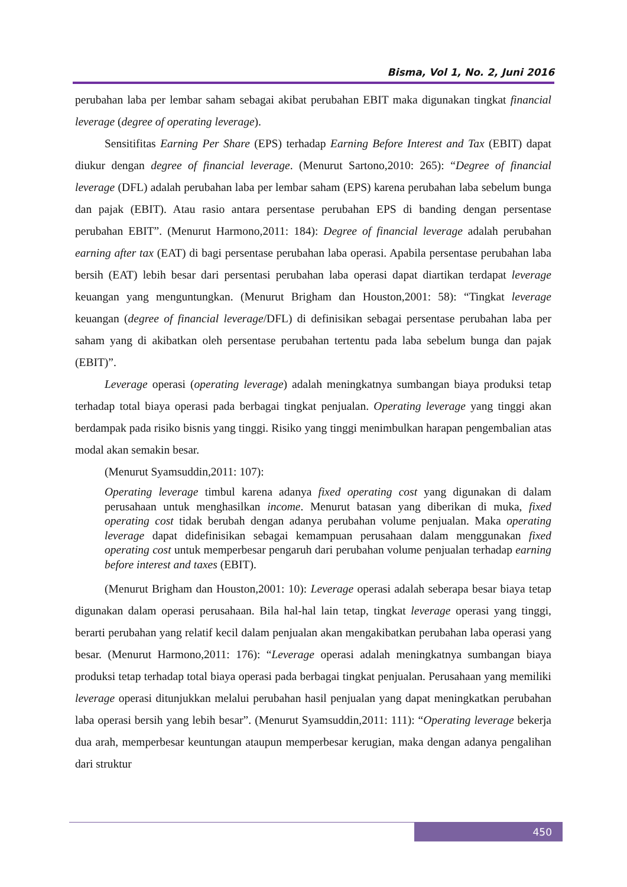Bisma, Vol 1, No. 2, Juni 2016
perubahan laba per lembar saham sebagai akibat perubahan EBIT maka digunakan tingkat financial leverage (degree of operating leverage).
Sensitifitas Earning Per Share (EPS) terhadap Earning Before Interest and Tax (EBIT) dapat diukur dengan degree of financial leverage. (Menurut Sartono,2010: 265): “Degree of financial leverage (DFL) adalah perubahan laba per lembar saham (EPS) karena perubahan laba sebelum bunga dan pajak (EBIT). Atau rasio antara persentase perubahan EPS di banding dengan persentase perubahan EBIT”. (Menurut Harmono,2011: 184): Degree of financial leverage adalah perubahan earning after tax (EAT) di bagi persentase perubahan laba operasi. Apabila persentase perubahan laba bersih (EAT) lebih besar dari persentasi perubahan laba operasi dapat diartikan terdapat leverage keuangan yang menguntungkan. (Menurut Brigham dan Houston,2001: 58): “Tingkat leverage keuangan (degree of financial leverage/DFL) di definisikan sebagai persentase perubahan laba per saham yang di akibatkan oleh persentase perubahan tertentu pada laba sebelum bunga dan pajak (EBIT)”.
Leverage operasi (operating leverage) adalah meningkatnya sumbangan biaya produksi tetap terhadap total biaya operasi pada berbagai tingkat penjualan. Operating leverage yang tinggi akan berdampak pada risiko bisnis yang tinggi. Risiko yang tinggi menimbulkan harapan pengembalian atas modal akan semakin besar.
(Menurut Syamsuddin,2011: 107):
Operating leverage timbul karena adanya fixed operating cost yang digunakan di dalam perusahaan untuk menghasilkan income. Menurut batasan yang diberikan di muka, fixed operating cost tidak berubah dengan adanya perubahan volume penjualan. Maka operating leverage dapat didefinisikan sebagai kemampuan perusahaan dalam menggunakan fixed operating cost untuk memperbesar pengaruh dari perubahan volume penjualan terhadap earning before interest and taxes (EBIT).
(Menurut Brigham dan Houston,2001: 10): Leverage operasi adalah seberapa besar biaya tetap digunakan dalam operasi perusahaan. Bila hal-hal lain tetap, tingkat leverage operasi yang tinggi, berarti perubahan yang relatif kecil dalam penjualan akan mengakibatkan perubahan laba operasi yang besar. (Menurut Harmono,2011: 176): “Leverage operasi adalah meningkatnya sumbangan biaya produksi tetap terhadap total biaya operasi pada berbagai tingkat penjualan. Perusahaan yang memiliki leverage operasi ditunjukkan melalui perubahan hasil penjualan yang dapat meningkatkan perubahan laba operasi bersih yang lebih besar”. (Menurut Syamsuddin,2011: 111): “Operating leverage bekerja dua arah, memperbesar keuntungan ataupun memperbesar kerugian, maka dengan adanya pengalihan dari struktur
450